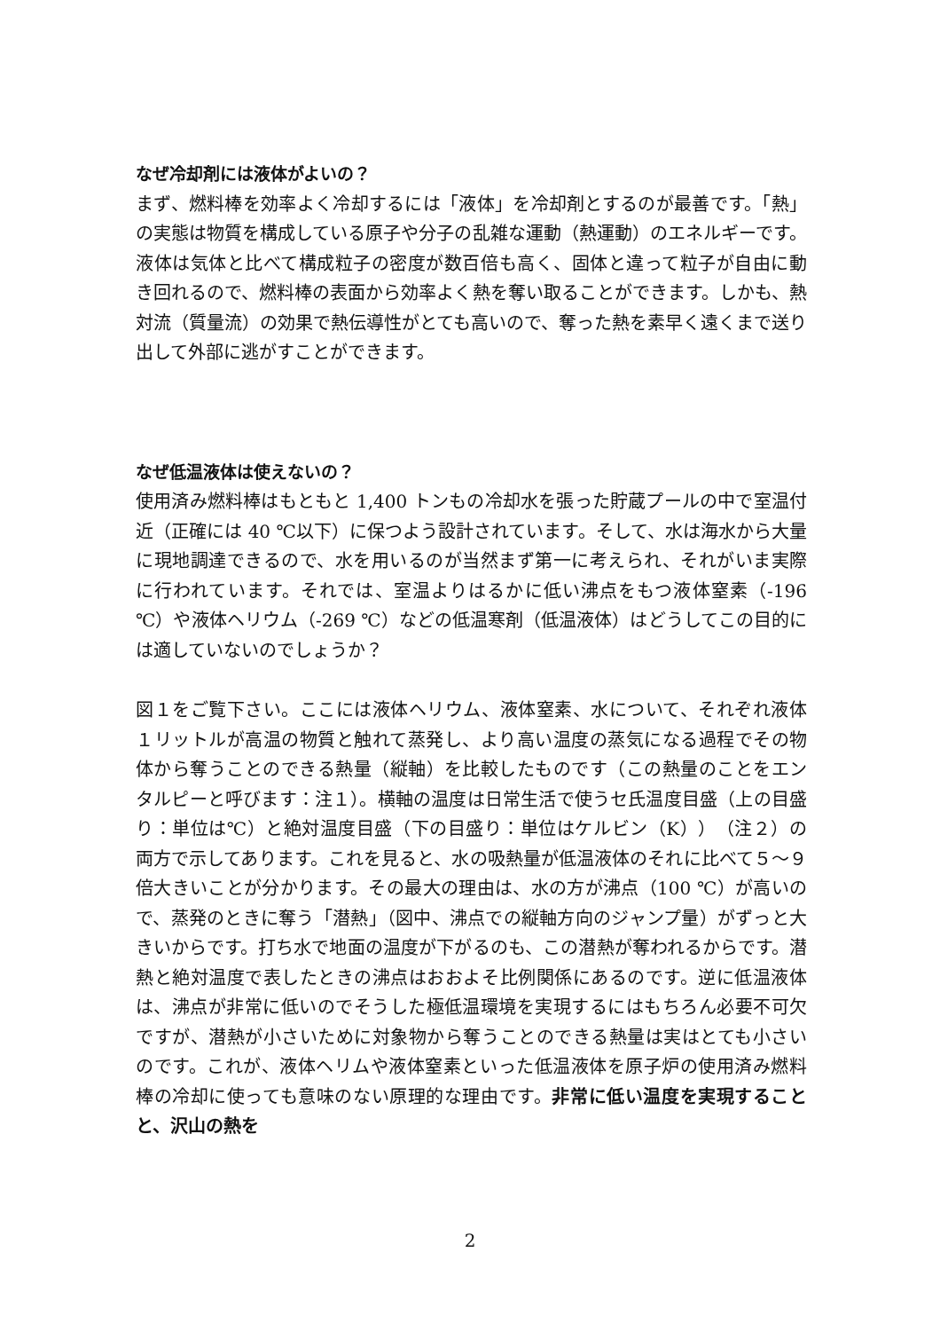なぜ冷却剤には液体がよいの？
まず、燃料棒を効率よく冷却するには「液体」を冷却剤とするのが最善です。「熱」の実態は物質を構成している原子や分子の乱雑な運動（熱運動）のエネルギーです。液体は気体と比べて構成粒子の密度が数百倍も高く、固体と違って粒子が自由に動き回れるので、燃料棒の表面から効率よく熱を奪い取ることができます。しかも、熱対流（質量流）の効果で熱伝導性がとても高いので、奪った熱を素早く遠くまで送り出して外部に逃がすことができます。
なぜ低温液体は使えないの？
使用済み燃料棒はもともと 1,400 トンもの冷却水を張った貯蔵プールの中で室温付近（正確には 40 ℃以下）に保つよう設計されています。そして、水は海水から大量に現地調達できるので、水を用いるのが当然まず第一に考えられ、それがいま実際に行われています。それでは、室温よりはるかに低い沸点をもつ液体窒素（-196 ℃）や液体ヘリウム（-269 ℃）などの低温寒剤（低温液体）はどうしてこの目的には適していないのでしょうか？
図１をご覧下さい。ここには液体ヘリウム、液体窒素、水について、それぞれ液体１リットルが高温の物質と触れて蒸発し、より高い温度の蒸気になる過程でその物体から奪うことのできる熱量（縦軸）を比較したものです（この熱量のことをエンタルピーと呼びます：注１）。横軸の温度は日常生活で使うセ氏温度目盛（上の目盛り：単位は℃）と絶対温度目盛（下の目盛り：単位はケルビン（K））（注２）の両方で示してあります。これを見ると、水の吸熱量が低温液体のそれに比べて５〜９倍大きいことが分かります。その最大の理由は、水の方が沸点（100 ℃）が高いので、蒸発のときに奪う「潜熱」（図中、沸点での縦軸方向のジャンプ量）がずっと大きいからです。打ち水で地面の温度が下がるのも、この潜熱が奪われるからです。潜熱と絶対温度で表したときの沸点はおおよそ比例関係にあるのです。逆に低温液体は、沸点が非常に低いのでそうした極低温環境を実現するにはもちろん必要不可欠ですが、潜熱が小さいために対象物から奪うことのできる熱量は実はとても小さいのです。これが、液体ヘリムや液体窒素といった低温液体を原子炉の使用済み燃料棒の冷却に使っても意味のない原理的な理由です。非常に低い温度を実現することと、沢山の熱を
2